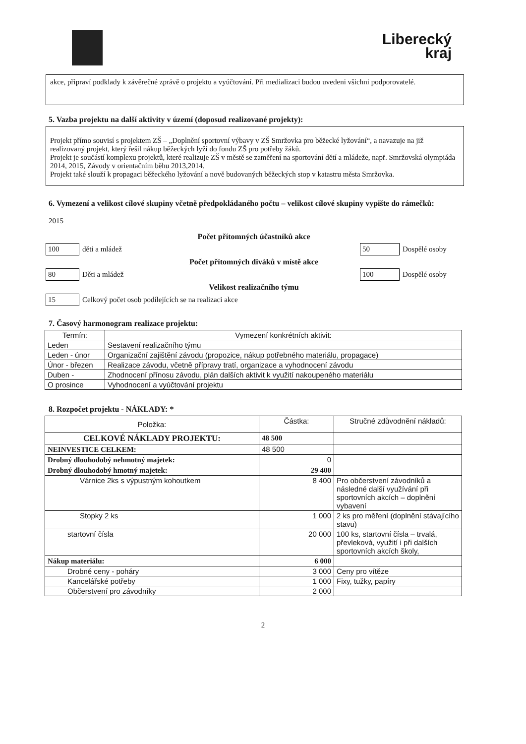Liberecký
kraj
akce, připraví podklady k závěrečné zprávě o projektu a vyúčtování. Při medializaci budou uvedeni všichni podporovatelé.
5. Vazba projektu na další aktivity v území (doposud realizované projekty):
Projekt přímo souvisí s projektem ZŠ – „Doplnění sportovní výbavy v ZŠ Smržovka pro běžecké lyžování“, a navazuje na již realizovaný projekt, který řešil nákup běžeckých lyží do fondu ZŠ pro potřeby žáků.
Projekt je součástí komplexu projektů, které realizuje ZŠ v městě se zaměření na sportování dětí a mládeže, např. Smržovská olympiáda 2014, 2015, Závody v orientačním běhu 2013,2014.
Projekt také slouží k propagaci běžeckého lyžování a nově budovaných běžeckých stop v katastru města Smržovka.
6. Vymezení a velikost cílové skupiny včetně předpokládaného počtu – velikost cílové skupiny vypište do rámečků:
2015
Počet přítomných účastníků akce
100 děti a mládež 50 Dospělé osoby
Počet přítomných diváků v místě akce
80 Děti a mládež 100 Dospělé osoby
Velikost realizačního týmu
15 Celkový počet osob podílejících se na realizaci akce
7. Časový harmonogram realizace projektu:
| Termín: | Vymezení konkrétních aktivit: |
| --- | --- |
| Leden | Sestavení realizačního týmu |
| Leden - únor | Organizační zajištění závodu (propozice, nákup potřebného materiálu, propagace) |
| Únor - březen | Realizace závodu, včetně přípravy tratí, organizace a vyhodnocení závodu |
| Duben - | Zhodnocení přínosu závodu, plán dalších aktivit k využití nakoupeného materiálu |
| O prosince | Vyhodnocení a vyúčtování projektu |
8. Rozpočet projektu - NÁKLADY: *
| Položka: | Částka: | Stručné zdůvodnění nákladů: |
| --- | --- | --- |
| CELKOVÉ NÁKLADY PROJEKTU: | 48 500 | |
| NEINVESTICE CELKEM: | 48 500 | |
| Drobný dlouhodobý nehmotný majetek: | 0 | |
| Drobný dlouhodobý hmotný majetek: | 29 400 | |
| Várnice 2ks s výpustným kohoutkem | 8 400 | Pro občerstvení závodníků a následné další využívání při sportovních akcích – doplnění vybavení |
| Stopky 2 ks | 1 000 | 2 ks pro měření (doplnění stávajícího stavu) |
| startovní čísla | 20 000 | 100 ks, startovní čísla – trvalá, převleková, využití i při dalších sportovních akcích školy, |
| Nákup materiálu: | 6 000 | |
| Drobné ceny - poháry | 3 000 | Ceny pro vítěze |
| Kancelářské potřeby | 1 000 | Fixy, tužky, papíry |
| Občerstvení pro závodníky | 2 000 | |
2